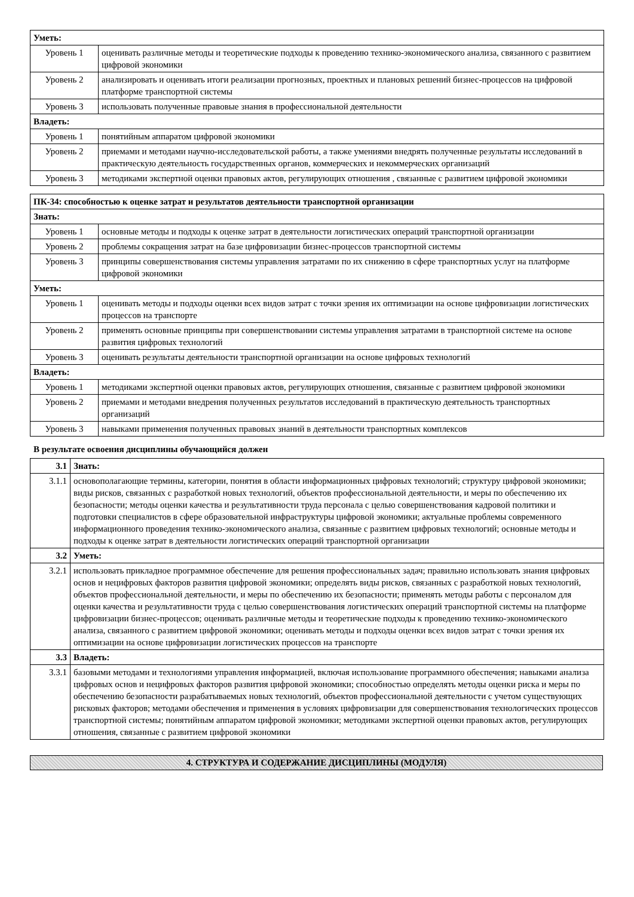| Уметь: | |
| Уровень 1 | оценивать различные методы и теоретические подходы к проведению технико-экономического анализа, связанного с развитием цифровой экономики |
| Уровень 2 | анализировать и оценивать итоги реализации прогнозных, проектных и плановых решений бизнес-процессов на цифровой платформе транспортной системы |
| Уровень 3 | использовать полученные правовые знания в профессиональной деятельности |
| Владеть: | |
| Уровень 1 | понятийным аппаратом цифровой экономики |
| Уровень 2 | приемами и методами научно-исследовательской работы, а также умениями внедрять полученные результаты исследований в практическую деятельность государственных органов, коммерческих и некоммерческих организаций |
| Уровень 3 | методиками экспертной оценки правовых актов, регулирующих отношения , связанные с развитием цифровой экономики |
| ПК-34: способностью к оценке затрат и результатов деятельности транспортной организации | |
| Знать: | |
| Уровень 1 | основные методы и подходы к оценке затрат в деятельности логистических операций транспортной организации |
| Уровень 2 | проблемы сокращения затрат на базе цифровизации бизнес-процессов транспортной системы |
| Уровень 3 | принципы совершенствования системы управления затратами по их снижению в сфере транспортных услуг на платформе цифровой экономики |
| Уметь: | |
| Уровень 1 | оценивать методы и подходы оценки всех видов затрат с точки зрения их оптимизации на основе цифровизации логистических процессов на транспорте |
| Уровень 2 | применять основные принципы при совершенствовании системы управления затратами в транспортной системе на основе развития цифровых технологий |
| Уровень 3 | оценивать результаты деятельности транспортной организации на основе цифровых технологий |
| Владеть: | |
| Уровень 1 | методиками экспертной оценки правовых актов, регулирующих отношения, связанные с развитием цифровой экономики |
| Уровень 2 | приемами и методами внедрения полученных результатов исследований в практическую деятельность транспортных организаций |
| Уровень 3 | навыками применения полученных правовых знаний в деятельности транспортных комплексов |
В результате освоения дисциплины обучающийся должен
| 3.1 | Знать: |
| 3.1.1 | основополагающие термины, категории, понятия в области информационных цифровых технологий; структуру цифровой экономики; виды рисков, связанных с разработкой новых технологий, объектов профессиональной деятельности, и меры по обеспечению их безопасности; методы оценки качества и результативности труда персонала с целью совершенствования кадровой политики и подготовки специалистов в сфере образовательной инфраструктуры цифровой экономики; актуальные проблемы современного информационного проведения технико-экономического анализа, связанные с развитием цифровых технологий; основные методы и подходы к оценке затрат в деятельности логистических операций транспортной организации |
| 3.2 | Уметь: |
| 3.2.1 | использовать прикладное программное обеспечение для решения профессиональных задач; правильно использовать знания цифровых основ и нецифровых факторов развития цифровой экономики; определять виды рисков, связанных с разработкой новых технологий, объектов профессиональной деятельности, и меры по обеспечению их безопасности; применять методы работы с персоналом для оценки качества и результативности труда с целью совершенствования логистических операций транспортной системы на платформе цифровизации бизнес-процессов; оценивать различные методы и теоретические подходы к проведению технико-экономического анализа, связанного с развитием цифровой экономики; оценивать методы и подходы оценки всех видов затрат с точки зрения их оптимизации на основе цифровизации логистических процессов на транспорте |
| 3.3 | Владеть: |
| 3.3.1 | базовыми методами и технологиями управления информацией, включая использование программного обеспечения; навыками анализа цифровых основ и нецифровых факторов развития цифровой экономики; способностью определять методы оценки риска и меры по обеспечению безопасности разрабатываемых новых технологий, объектов профессиональной деятельности с учетом существующих рисковых факторов; методами обеспечения и применения в условиях цифровизации для совершенствования технологических процессов транспортной системы; понятийным аппаратом цифровой экономики; методиками экспертной оценки правовых актов, регулирующих отношения, связанные с развитием цифровой экономики |
4. СТРУКТУРА И СОДЕРЖАНИЕ ДИСЦИПЛИНЫ (МОДУЛЯ)